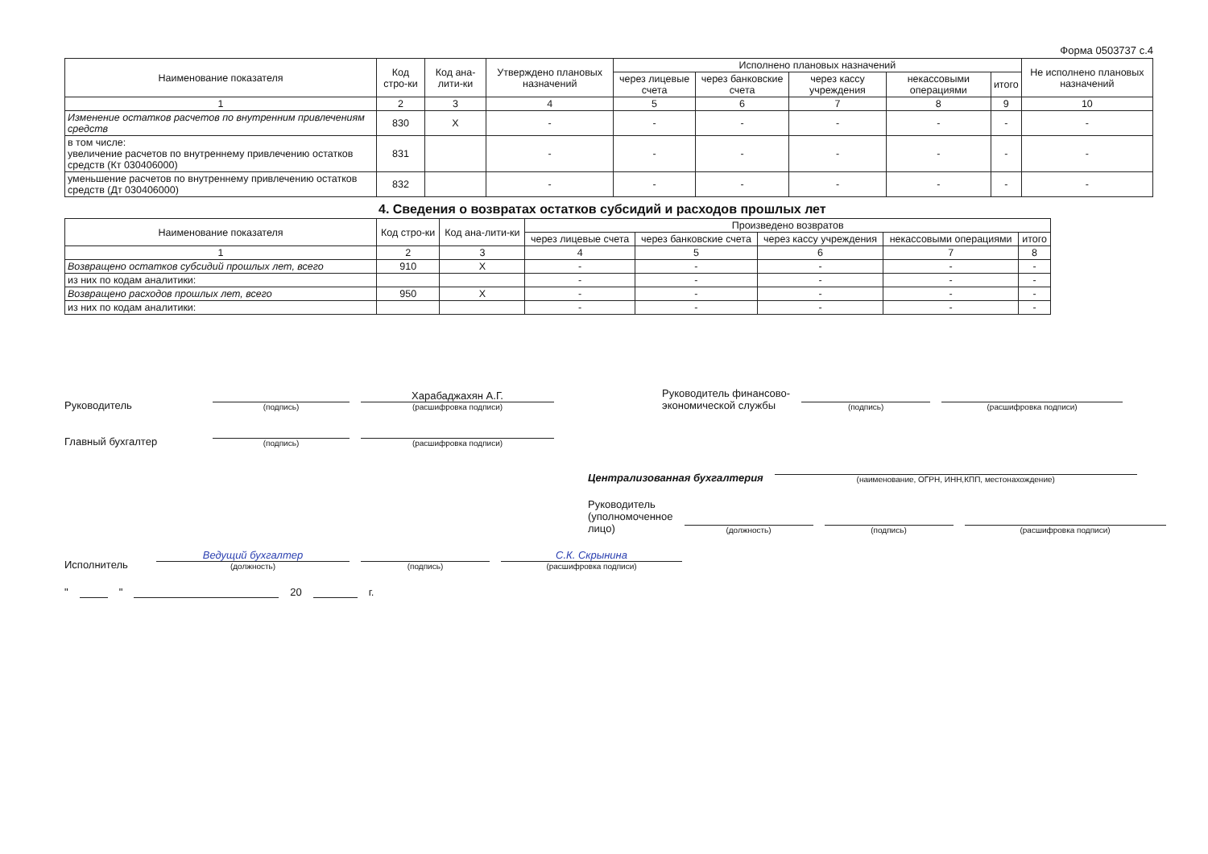Форма 0503737 с.4
| Наименование показателя | Код стро-ки | Код ана-лити-ки | Утверждено плановых назначений | Исполнено плановых назначений | | | | | Не исполнено плановых назначений |
| --- | --- | --- | --- | --- | --- | --- | --- | --- | --- |
| | | | | через лицевые счета | через банковские счета | через кассу учреждения | некассовыми операциями | итого | |
| 1 | 2 | 3 | 4 | 5 | 6 | 7 | 8 | 9 | 10 |
| Изменение остатков расчетов по внутренним привлечениям средств | 830 | X | - | - | - | - | - | - | - |
| в том числе: увеличение расчетов по внутреннему привлечению остатков средств (Кт 030406000) | 831 | | - | - | - | - | - | - | - |
| уменьшение расчетов по внутреннему привлечению остатков средств (Дт 030406000) | 832 | | - | - | - | - | - | - | - |
4. Сведения о возвратах остатков субсидий и расходов прошлых лет
| Наименование показателя | Код стро-ки | Код ана-лити-ки | Произведено возвратов | | | | |
| --- | --- | --- | --- | --- | --- | --- | --- |
| | | | через лицевые счета | через банковские счета | через кассу учреждения | некассовыми операциями | итого |
| 1 | 2 | 3 | 4 | 5 | 6 | 7 | 8 |
| Возвращено остатков субсидий прошлых лет, всего | 910 | X | - | - | - | - | - |
| из них по кодам аналитики: | | | - | - | - | - | - |
| Возвращено расходов прошлых лет, всего | 950 | X | - | - | - | - | - |
| из них по кодам аналитики: | | | - | - | - | - | - |
Руководитель
(подпись)
Харабаджахян А.Г.
(расшифровка подписи)
Руководитель финансово-
экономической службы
(подпись)
(расшифровка подписи)
Главный бухгалтер
(подпись)
(расшифровка подписи)
Централизованная бухгалтерия
(наименование, ОГРН, ИНН,КПП, местонахождение)
Руководитель
(уполномоченное лицо)
(должность)
(подпись)
(расшифровка подписи)
Исполнитель
Ведущий бухгалтер
(должность)
(подпись)
С.К. Скрынина
(расшифровка подписи)
" " 20 г.